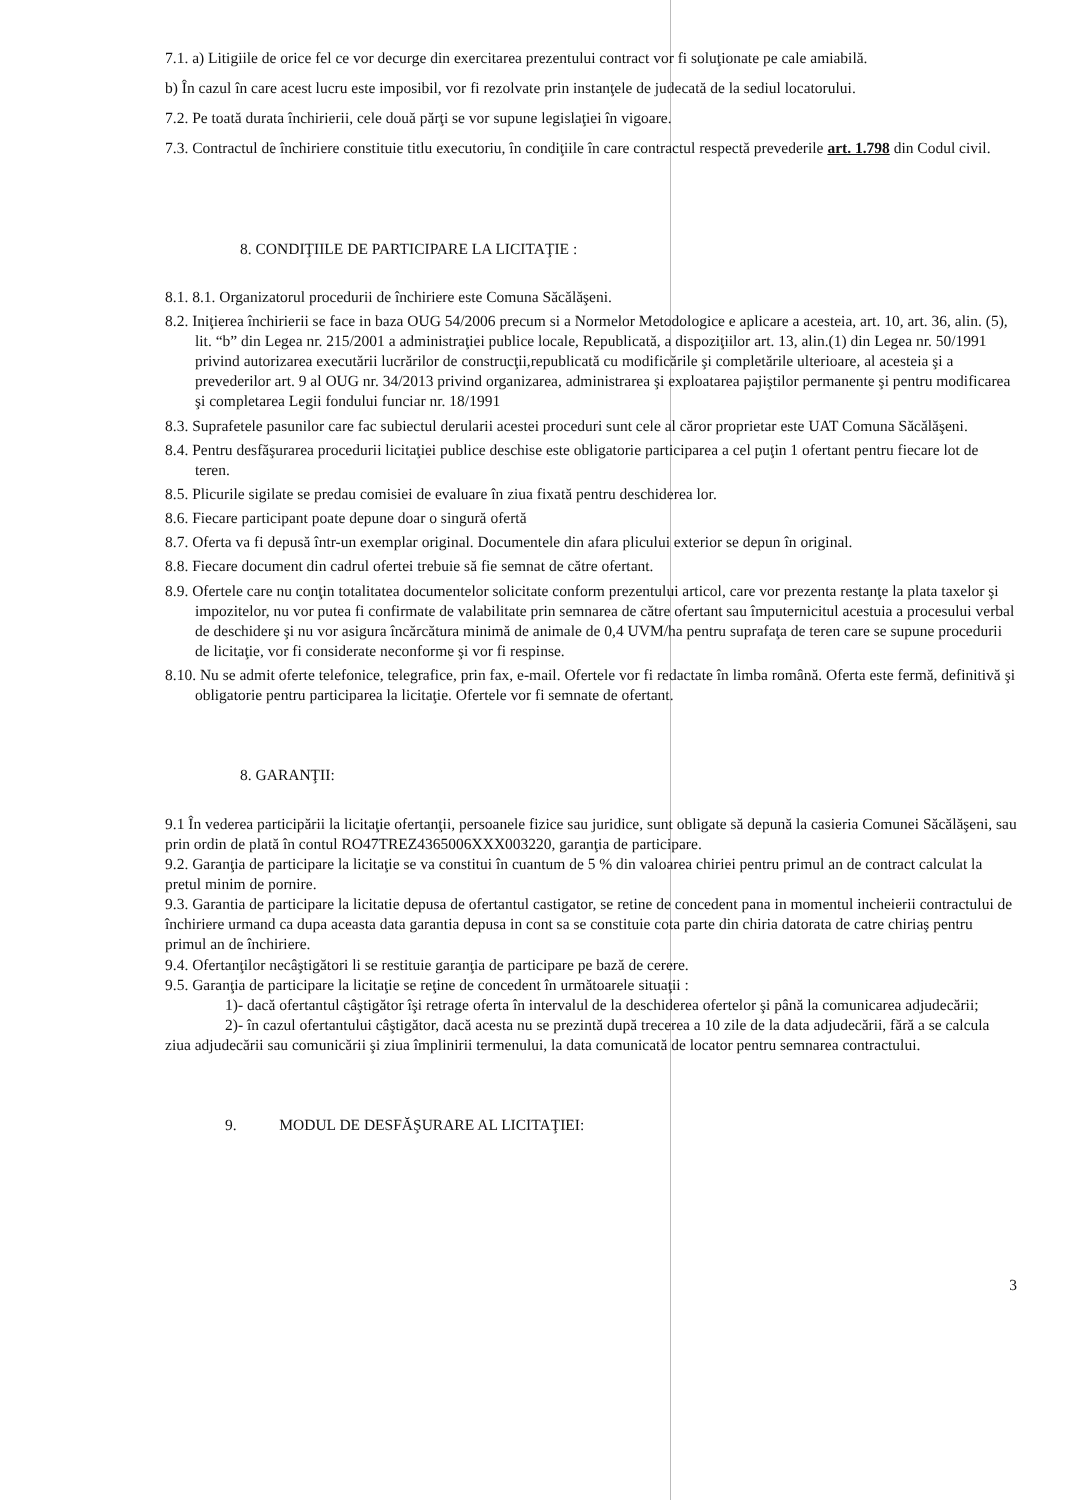7.1. a) Litigiile de orice fel ce vor decurge din exercitarea prezentului contract vor fi soluţionate pe cale amiabilă.
b) În cazul în care acest lucru este imposibil, vor fi rezolvate prin instanţele de judecată de la sediul locatorului.
7.2. Pe toată durata închirierii, cele două părţi se vor supune legislaţiei în vigoare.
7.3. Contractul de închiriere constituie titlu executoriu, în condiţiile în care contractul respectă prevederile art. 1.798 din Codul civil.
8. CONDIŢIILE DE PARTICIPARE LA LICITAŢIE :
8.1. 8.1. Organizatorul procedurii de închiriere este Comuna Săcălăşeni.
8.2. Iniţierea închirierii se face in baza OUG 54/2006 precum si a Normelor Metodologice e aplicare a acesteia, art. 10, art. 36, alin. (5), lit. “b” din Legea nr. 215/2001 a administraţiei publice locale, Republicată, a dispoziţiilor art. 13, alin.(1) din Legea nr. 50/1991 privind autorizarea executării lucrărilor de construcţii,republicată cu modificările şi completările ulterioare, al acesteia şi a prevederilor art. 9 al OUG nr. 34/2013 privind organizarea, administrarea şi exploatarea pajiştilor permanente şi pentru modificarea şi completarea Legii fondului funciar nr. 18/1991
8.3. Suprafetele pasunilor care fac subiectul derularii acestei proceduri sunt cele al căror proprietar este UAT Comuna Săcălăşeni.
8.4. Pentru desfăşurarea procedurii licitaţiei publice deschise este obligatorie participarea a cel puţin 1 ofertant pentru fiecare lot de teren.
8.5. Plicurile sigilate se predau comisiei de evaluare în ziua fixată pentru deschiderea lor.
8.6. Fiecare participant poate depune doar o singură ofertă
8.7. Oferta va fi depusă într-un exemplar original. Documentele din afara plicului exterior se depun în original.
8.8. Fiecare document din cadrul ofertei trebuie să fie semnat de către ofertant.
8.9. Ofertele care nu conţin totalitatea documentelor solicitate conform prezentului articol, care vor prezenta restanţe la plata taxelor şi impozitelor, nu vor putea fi confirmate de valabilitate prin semnarea de către ofertant sau împuternicitul acestuia a procesului verbal de deschidere şi nu vor asigura încărcătura minimă de animale de 0,4 UVM/ha pentru suprafaţa de teren care se supune procedurii de licitaţie, vor fi considerate neconforme şi vor fi respinse.
8.10. Nu se admit oferte telefonice, telegrafice, prin fax, e-mail. Ofertele vor fi redactate în limba română. Oferta este fermă, definitivă şi obligatorie pentru participarea la licitaţie. Ofertele vor fi semnate de ofertant.
8. GARANŢII:
9.1 În vederea participării la licitaţie ofertanţii, persoanele fizice sau juridice, sunt obligate să depună la casieria Comunei Săcălăşeni, sau prin ordin de plată în contul RO47TREZ4365006XXX003220, garanţia de participare.
9.2. Garanţia de participare la licitaţie se va constitui în cuantum de 5 % din valoarea chiriei pentru primul an de contract calculat la pretul minim de pornire.
9.3. Garantia de participare la licitatie depusa de ofertantul castigator, se retine de concedent pana in momentul incheierii contractului de închiriere urmand ca dupa aceasta data garantia depusa in cont sa se constituie cota parte din chiria datorata de catre chiriaş pentru primul an de închiriere.
9.4. Ofertanţilor necâştigători li se restituie garanţia de participare pe bază de cerere.
9.5. Garanţia de participare la licitaţie se reţine de concedent în următoarele situaţii :
1)- dacă ofertantul câştigător îşi retrage oferta în intervalul de la deschiderea ofertelor şi până la comunicarea adjudecării;
2)- în cazul ofertantului câştigător, dacă acesta nu se prezintă după trecerea a 10 zile de la data adjudecării, fără a se calcula ziua adjudecării sau comunicării şi ziua împlinirii termenului, la data comunicată de locator pentru semnarea contractului.
9. MODUL DE DESFĂŞURARE AL LICITAŢIEI:
3